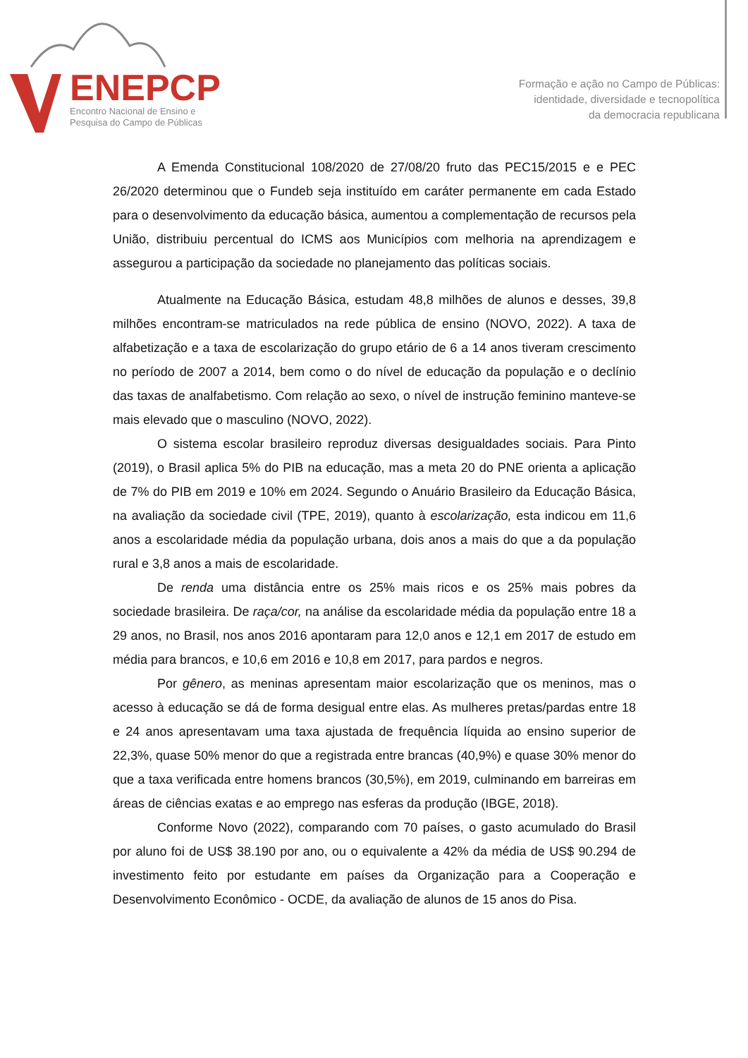ENEPCP
Encontro Nacional de Ensino e
Pesquisa do Campo de Públicas
Formação e ação no Campo de Públicas:
identidade, diversidade e tecnopolítica
da democracia republicana
A Emenda Constitucional 108/2020 de 27/08/20 fruto das PEC15/2015 e e PEC 26/2020 determinou que o Fundeb seja instituído em caráter permanente em cada Estado para o desenvolvimento da educação básica, aumentou a complementação de recursos pela União, distribuiu percentual do ICMS aos Municípios com melhoria na aprendizagem e assegurou a participação da sociedade no planejamento das políticas sociais.
Atualmente na Educação Básica, estudam 48,8 milhões de alunos e desses, 39,8 milhões encontram-se matriculados na rede pública de ensino (NOVO, 2022). A taxa de alfabetização e a taxa de escolarização do grupo etário de 6 a 14 anos tiveram crescimento no período de 2007 a 2014, bem como o do nível de educação da população e o declínio das taxas de analfabetismo. Com relação ao sexo, o nível de instrução feminino manteve-se mais elevado que o masculino (NOVO, 2022).
O sistema escolar brasileiro reproduz diversas desigualdades sociais. Para Pinto (2019), o Brasil aplica 5% do PIB na educação, mas a meta 20 do PNE orienta a aplicação de 7% do PIB em 2019 e 10% em 2024. Segundo o Anuário Brasileiro da Educação Básica, na avaliação da sociedade civil (TPE, 2019), quanto à escolarização, esta indicou em 11,6 anos a escolaridade média da população urbana, dois anos a mais do que a da população rural e 3,8 anos a mais de escolaridade.
De renda uma distância entre os 25% mais ricos e os 25% mais pobres da sociedade brasileira. De raça/cor, na análise da escolaridade média da população entre 18 a 29 anos, no Brasil, nos anos 2016 apontaram para 12,0 anos e 12,1 em 2017 de estudo em média para brancos, e 10,6 em 2016 e 10,8 em 2017, para pardos e negros.
Por gênero, as meninas apresentam maior escolarização que os meninos, mas o acesso à educação se dá de forma desigual entre elas. As mulheres pretas/pardas entre 18 e 24 anos apresentavam uma taxa ajustada de frequência líquida ao ensino superior de 22,3%, quase 50% menor do que a registrada entre brancas (40,9%) e quase 30% menor do que a taxa verificada entre homens brancos (30,5%), em 2019, culminando em barreiras em áreas de ciências exatas e ao emprego nas esferas da produção (IBGE, 2018).
Conforme Novo (2022), comparando com 70 países, o gasto acumulado do Brasil por aluno foi de US$ 38.190 por ano, ou o equivalente a 42% da média de US$ 90.294 de investimento feito por estudante em países da Organização para a Cooperação e Desenvolvimento Econômico - OCDE, da avaliação de alunos de 15 anos do Pisa.